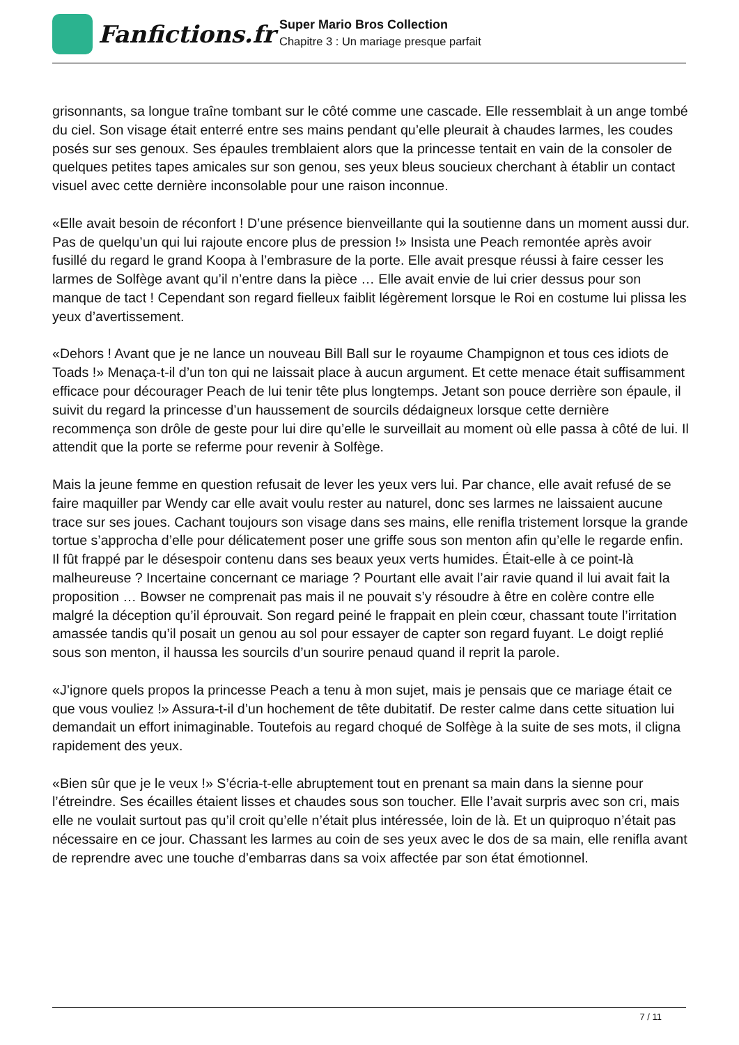Fanfictions.fr
Super Mario Bros Collection
Chapitre 3 : Un mariage presque parfait
grisonnants, sa longue traîne tombant sur le côté comme une cascade. Elle ressemblait à un ange tombé du ciel. Son visage était enterré entre ses mains pendant qu’elle pleurait à chaudes larmes, les coudes posés sur ses genoux. Ses épaules tremblaient alors que la princesse tentait en vain de la consoler de quelques petites tapes amicales sur son genou, ses yeux bleus soucieux cherchant à établir un contact visuel avec cette dernière inconsolable pour une raison inconnue.
«Elle avait besoin de réconfort ! D’une présence bienveillante qui la soutienne dans un moment aussi dur. Pas de quelqu’un qui lui rajoute encore plus de pression !» Insista une Peach remontée après avoir fusillé du regard le grand Koopa à l’embrasure de la porte. Elle avait presque réussi à faire cesser les larmes de Solfège avant qu’il n’entre dans la pièce … Elle avait envie de lui crier dessus pour son manque de tact ! Cependant son regard fielleux faiblit légèrement lorsque le Roi en costume lui plissa les yeux d’avertissement.
«Dehors ! Avant que je ne lance un nouveau Bill Ball sur le royaume Champignon et tous ces idiots de Toads !» Menaça-t-il d’un ton qui ne laissait place à aucun argument. Et cette menace était suffisamment efficace pour décourager Peach de lui tenir tête plus longtemps. Jetant son pouce derrière son épaule, il suivit du regard la princesse d’un haussement de sourcils dédaigneux lorsque cette dernière recommença son drôle de geste pour lui dire qu’elle le surveillait au moment où elle passa à côté de lui. Il attendit que la porte se referme pour revenir à Solfège.
Mais la jeune femme en question refusait de lever les yeux vers lui. Par chance, elle avait refusé de se faire maquiller par Wendy car elle avait voulu rester au naturel, donc ses larmes ne laissaient aucune trace sur ses joues. Cachant toujours son visage dans ses mains, elle renifla tristement lorsque la grande tortue s’approcha d’elle pour délicatement poser une griffe sous son menton afin qu’elle le regarde enfin. Il fût frappé par le désespoir contenu dans ses beaux yeux verts humides. Était-elle à ce point-là malheureuse ? Incertaine concernant ce mariage ? Pourtant elle avait l’air ravie quand il lui avait fait la proposition … Bowser ne comprenait pas mais il ne pouvait s’y résoudre à être en colère contre elle malgré la déception qu’il éprouvait. Son regard peiné le frappait en plein cœur, chassant toute l’irritation amassée tandis qu’il posait un genou au sol pour essayer de capter son regard fuyant. Le doigt replié sous son menton, il haussa les sourcils d’un sourire penaud quand il reprit la parole.
«J’ignore quels propos la princesse Peach a tenu à mon sujet, mais je pensais que ce mariage était ce que vous vouliez !» Assura-t-il d’un hochement de tête dubitatif. De rester calme dans cette situation lui demandait un effort inimaginable. Toutefois au regard choqué de Solfège à la suite de ses mots, il cligna rapidement des yeux.
«Bien sûr que je le veux !» S’écria-t-elle abruptement tout en prenant sa main dans la sienne pour l’étreindre. Ses écailles étaient lisses et chaudes sous son toucher. Elle l’avait surpris avec son cri, mais elle ne voulait surtout pas qu’il croit qu’elle n’était plus intéressée, loin de là. Et un quiproquo n’était pas nécessaire en ce jour. Chassant les larmes au coin de ses yeux avec le dos de sa main, elle renifla avant de reprendre avec une touche d’embarras dans sa voix affectée par son état émotionnel.
7 / 11